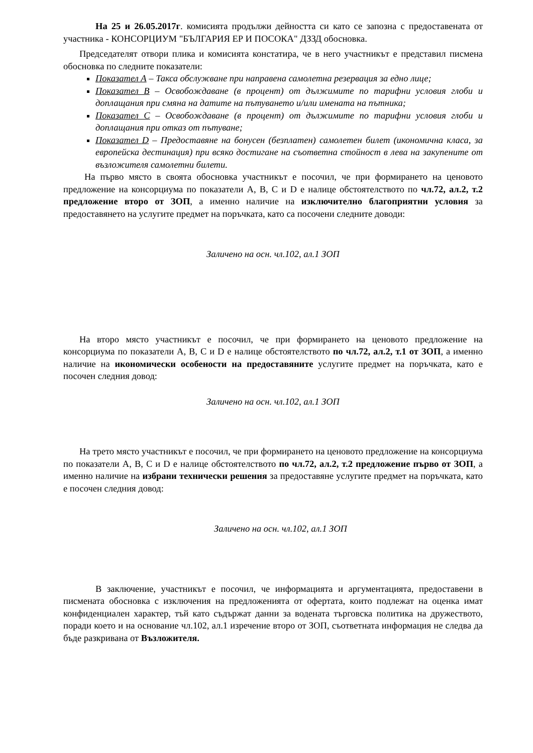На 25 и 26.05.2017г. комисията продължи дейността си като се запозна с предоставената от участника - КОНСОРЦИУМ "БЪЛГАРИЯ ЕР И ПОСОКА" ДЗЗД обосновка.
Председателят отвори плика и комисията констатира, че в него участникът е представил писмена обосновка по следните показатели:
Показател А – Такса обслужване при направена самолетна резервация за едно лице;
Показател В – Освобождаване (в процент) от дължимите по тарифни условия глоби и доплащания при смяна на датите на пътуването и/или имената на пътника;
Показател С – Освобождаване (в процент) от дължимите по тарифни условия глоби и доплащания при отказ от пътуване;
Показател D – Предоставяне на бонусен (безплатен) самолетен билет (икономична класа, за европейска дестинация) при всяко достигане на съответна стойност в лева на закупените от възложителя самолетни билети.
На първо място в своята обосновка участникът е посочил, че при формирането на ценовото предложение на консорциума по показатели А, В, С и D е налице обстоятелството по чл.72, ал.2, т.2 предложение второ от ЗОП, а именно наличие на изключително благоприятни условия за предоставянето на услугите предмет на поръчката, като са посочени следните доводи:
Заличено на осн. чл.102, ал.1 ЗОП
На второ място участникът е посочил, че при формирането на ценовото предложение на консорциума по показатели А, В, С и D е налице обстоятелството по чл.72, ал.2, т.1 от ЗОП, а именно наличие на икономически особености на предоставяните услугите предмет на поръчката, като е посочен следния довод:
Заличено на осн. чл.102, ал.1 ЗОП
На трето място участникът е посочил, че при формирането на ценовото предложение на консорциума по показатели А, В, С и D е налице обстоятелството по чл.72, ал.2, т.2 предложение първо от ЗОП, а именно наличие на избрани технически решения за предоставяне услугите предмет на поръчката, като е посочен следния довод:
Заличено на осн. чл.102, ал.1 ЗОП
В заключение, участникът е посочил, че информацията и аргументацията, предоставени в писмената обосновка с изключения на предложенията от офертата, които подлежат на оценка имат конфиденциален характер, тъй като съдържат данни за водената търговска политика на дружеството, поради което и на основание чл.102, ал.1 изречение второ от ЗОП, съответната информация не следва да бъде разкривана от Възложителя.